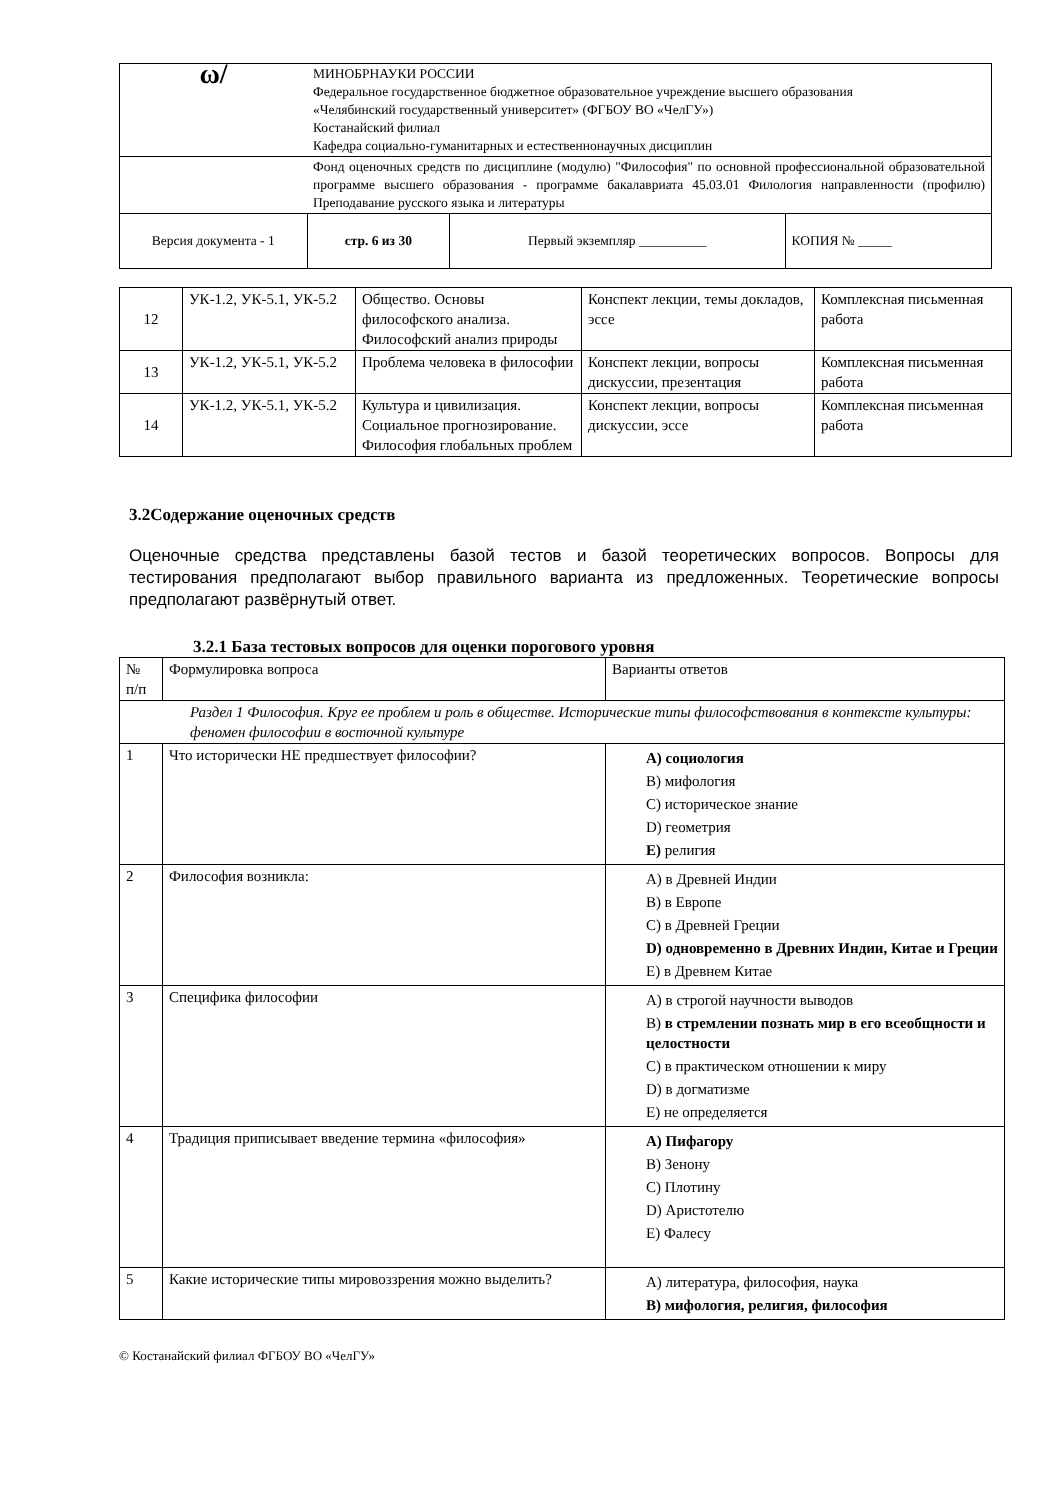| ω/ | МИНОБРНАУКИ РОССИИ Федеральное государственное бюджетное образовательное учреждение высшего образования «Челябинский государственный университет» (ФГБОУ ВО «ЧелГУ») Костанайский филиал Кафедра социально-гуманитарных и естественнонаучных дисциплин | | |
| | Фонд оценочных средств по дисциплине (модулю) "Философия" по основной профессиональной образовательной программе высшего образования - программе бакалавриата 45.03.01 Филология направленности (профилю) Преподавание русского языка и литературы | | |
| Версия документа - 1 | стр. 6 из 30 | Первый экземпляр __________ | КОПИЯ № _____ |
| 12 | УК-1.2, УК-5.1, УК-5.2 | Общество. Основы философского анализа. Философский анализ природы | Конспект лекции, темы докладов, эссе | Комплексная письменная работа |
| 13 | УК-1.2, УК-5.1, УК-5.2 | Проблема человека в философии | Конспект лекции, вопросы дискуссии, презентация | Комплексная письменная работа |
| 14 | УК-1.2, УК-5.1, УК-5.2 | Культура и цивилизация. Социальное прогнозирование. Философия глобальных проблем | Конспект лекции, вопросы дискуссии, эссе | Комплексная письменная работа |
3.2Содержание оценочных средств
Оценочные средства представлены базой тестов и базой теоретических вопросов. Вопросы для тестирования предполагают выбор правильного варианта из предложенных. Теоретические вопросы предполагают развёрнутый ответ.
3.2.1 База тестовых вопросов для оценки порогового уровня
| № п/п | Формулировка вопроса | Варианты ответов |
| Раздел 1 Философия. Круг ее проблем и роль в обществе. Исторические типы философствования в контексте культуры: феномен философии в восточной культуре | | |
| 1 | Что исторически НЕ предшествует философии? | A) социология B) мифология C) историческое знание D) геометрия E) религия |
| 2 | Философия возникла: | A) в Древней Индии B) в Европе C) в Древней Греции D) одновременно в Древних Индии, Китае и Греции E) в Древнем Китае |
| 3 | Специфика философии | A) в строгой научности выводов B) в стремлении познать мир в его всеобщности и целостности C) в практическом отношении к миру D) в догматизме E) не определяется |
| 4 | Традиция приписывает введение термина «философия» | A) Пифагору B) Зенону C) Плотину D) Аристотелю E) Фалесу |
| 5 | Какие исторические типы мировоззрения можно выделить? | A) литература, философия, наука B) мифология, религия, философия |
© Костанайский филиал ФГБОУ ВО «ЧелГУ»